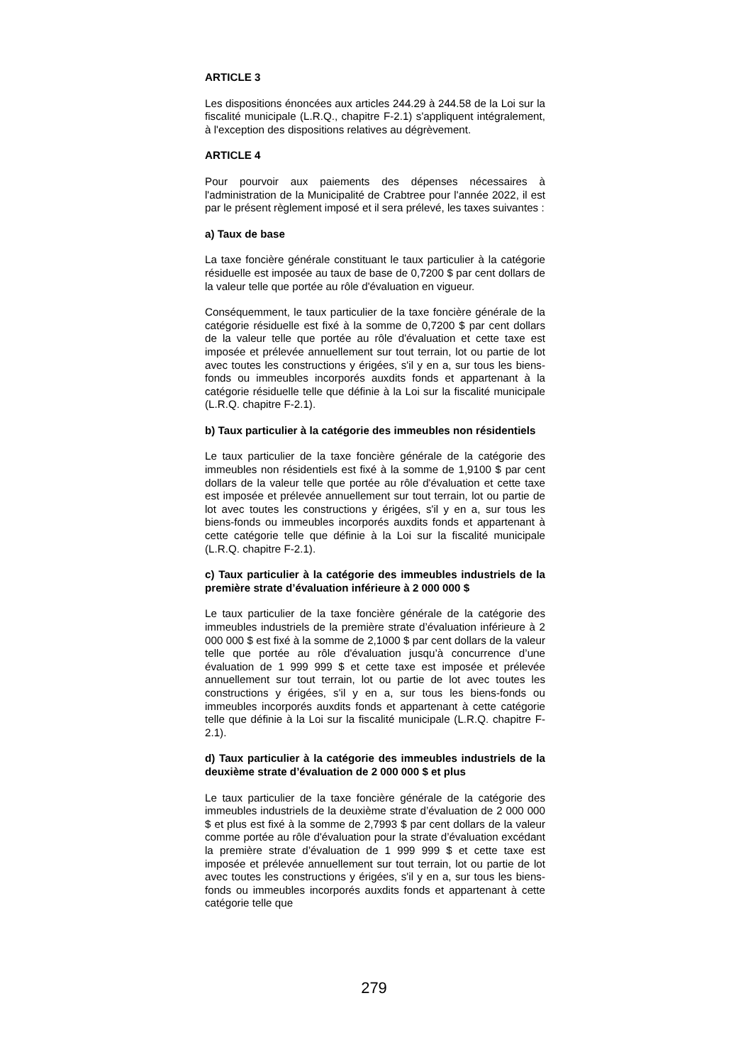ARTICLE 3
Les dispositions énoncées aux articles 244.29 à 244.58 de la Loi sur la fiscalité municipale (L.R.Q., chapitre F-2.1) s'appliquent intégralement, à l'exception des dispositions relatives au dégrèvement.
ARTICLE 4
Pour pourvoir aux paiements des dépenses nécessaires à l'administration de la Municipalité de Crabtree pour l'année 2022, il est par le présent règlement imposé et il sera prélevé, les taxes suivantes :
a) Taux de base
La taxe foncière générale constituant le taux particulier à la catégorie résiduelle est imposée au taux de base de 0,7200 $ par cent dollars de la valeur telle que portée au rôle d'évaluation en vigueur.
Conséquemment, le taux particulier de la taxe foncière générale de la catégorie résiduelle est fixé à la somme de 0,7200 $ par cent dollars de la valeur telle que portée au rôle d'évaluation et cette taxe est imposée et prélevée annuellement sur tout terrain, lot ou partie de lot avec toutes les constructions y érigées, s'il y en a, sur tous les biens-fonds ou immeubles incorporés auxdits fonds et appartenant à la catégorie résiduelle telle que définie à la Loi sur la fiscalité municipale (L.R.Q. chapitre F-2.1).
b) Taux particulier à la catégorie des immeubles non résidentiels
Le taux particulier de la taxe foncière générale de la catégorie des immeubles non résidentiels est fixé à la somme de 1,9100 $ par cent dollars de la valeur telle que portée au rôle d'évaluation et cette taxe est imposée et prélevée annuellement sur tout terrain, lot ou partie de lot avec toutes les constructions y érigées, s'il y en a, sur tous les biens-fonds ou immeubles incorporés auxdits fonds et appartenant à cette catégorie telle que définie à la Loi sur la fiscalité municipale (L.R.Q. chapitre F-2.1).
c) Taux particulier à la catégorie des immeubles industriels de la première strate d’évaluation inférieure à 2 000 000 $
Le taux particulier de la taxe foncière générale de la catégorie des immeubles industriels de la première strate d’évaluation inférieure à 2 000 000 $ est fixé à la somme de 2,1000 $ par cent dollars de la valeur telle que portée au rôle d'évaluation jusqu’à concurrence d’une évaluation de 1 999 999 $ et cette taxe est imposée et prélevée annuellement sur tout terrain, lot ou partie de lot avec toutes les constructions y érigées, s'il y en a, sur tous les biens-fonds ou immeubles incorporés auxdits fonds et appartenant à cette catégorie telle que définie à la Loi sur la fiscalité municipale (L.R.Q. chapitre F-2.1).
d) Taux particulier à la catégorie des immeubles industriels de la deuxième strate d’évaluation de 2 000 000 $ et plus
Le taux particulier de la taxe foncière générale de la catégorie des immeubles industriels de la deuxième strate d’évaluation de 2 000 000 $ et plus est fixé à la somme de 2,7993 $ par cent dollars de la valeur comme portée au rôle d'évaluation pour la strate d’évaluation excédant la première strate d’évaluation de 1 999 999 $ et cette taxe est imposée et prélevée annuellement sur tout terrain, lot ou partie de lot avec toutes les constructions y érigées, s'il y en a, sur tous les biens-fonds ou immeubles incorporés auxdits fonds et appartenant à cette catégorie telle que
279